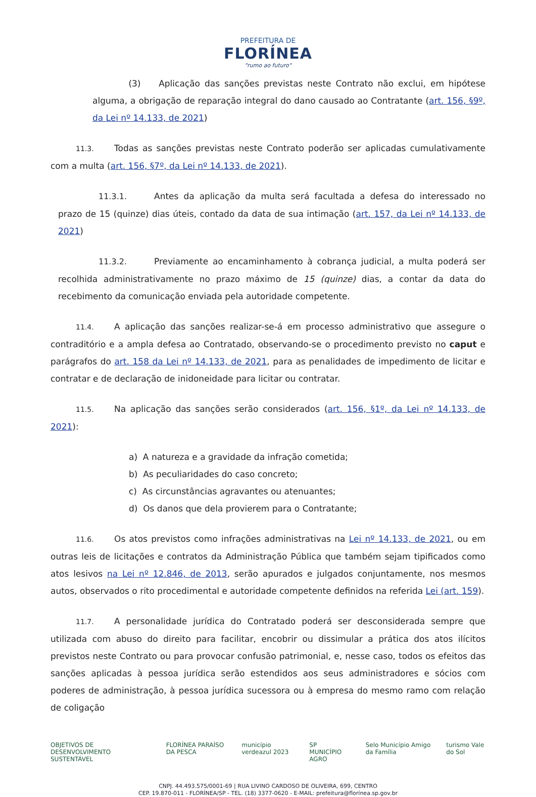PREFEITURA DE
FLORÍNEA
"rumo ao futuro"
(3) Aplicação das sanções previstas neste Contrato não exclui, em hipótese alguma, a obrigação de reparação integral do dano causado ao Contratante (art. 156, §9º, da Lei nº 14.133, de 2021)
11.3. Todas as sanções previstas neste Contrato poderão ser aplicadas cumulativamente com a multa (art. 156, §7º, da Lei nº 14.133, de 2021).
11.3.1. Antes da aplicação da multa será facultada a defesa do interessado no prazo de 15 (quinze) dias úteis, contado da data de sua intimação (art. 157, da Lei nº 14.133, de 2021)
11.3.2. Previamente ao encaminhamento à cobrança judicial, a multa poderá ser recolhida administrativamente no prazo máximo de 15 (quinze) dias, a contar da data do recebimento da comunicação enviada pela autoridade competente.
11.4. A aplicação das sanções realizar-se-á em processo administrativo que assegure o contraditório e a ampla defesa ao Contratado, observando-se o procedimento previsto no caput e parágrafos do art. 158 da Lei nº 14.133, de 2021, para as penalidades de impedimento de licitar e contratar e de declaração de inidoneidade para licitar ou contratar.
11.5. Na aplicação das sanções serão considerados (art. 156, §1º, da Lei nº 14.133, de 2021):
a) A natureza e a gravidade da infração cometida;
b) As peculiaridades do caso concreto;
c) As circunstâncias agravantes ou atenuantes;
d) Os danos que dela provierem para o Contratante;
11.6. Os atos previstos como infrações administrativas na Lei nº 14.133, de 2021, ou em outras leis de licitações e contratos da Administração Pública que também sejam tipificados como atos lesivos na Lei nº 12.846, de 2013, serão apurados e julgados conjuntamente, nos mesmos autos, observados o rito procedimental e autoridade competente definidos na referida Lei (art. 159).
11.7. A personalidade jurídica do Contratado poderá ser desconsiderada sempre que utilizada com abuso do direito para facilitar, encobrir ou dissimular a prática dos atos ilícitos previstos neste Contrato ou para provocar confusão patrimonial, e, nesse caso, todos os efeitos das sanções aplicadas à pessoa jurídica serão estendidos aos seus administradores e sócios com poderes de administração, à pessoa jurídica sucessora ou à empresa do mesmo ramo com relação de coligação
OBJETIVOS DE DESENVOLVIMENTO SUSTENTÁVEL FLORÍNEA PARAÍSO DA PESCA município verdeazul 2023 SP MUNICÍPIO AGRO Selo Município Amigo da Família turismo Vale do Sol
CNPJ. 44.493.575/0001-69 | RUA LIVINO CARDOSO DE OLIVEIRA, 699, CENTRO
CEP. 19.870-011 - FLORÍNEA/SP - TEL. (18) 3377-0620 - E-MAIL: prefeitura@florínea.sp.gov.br